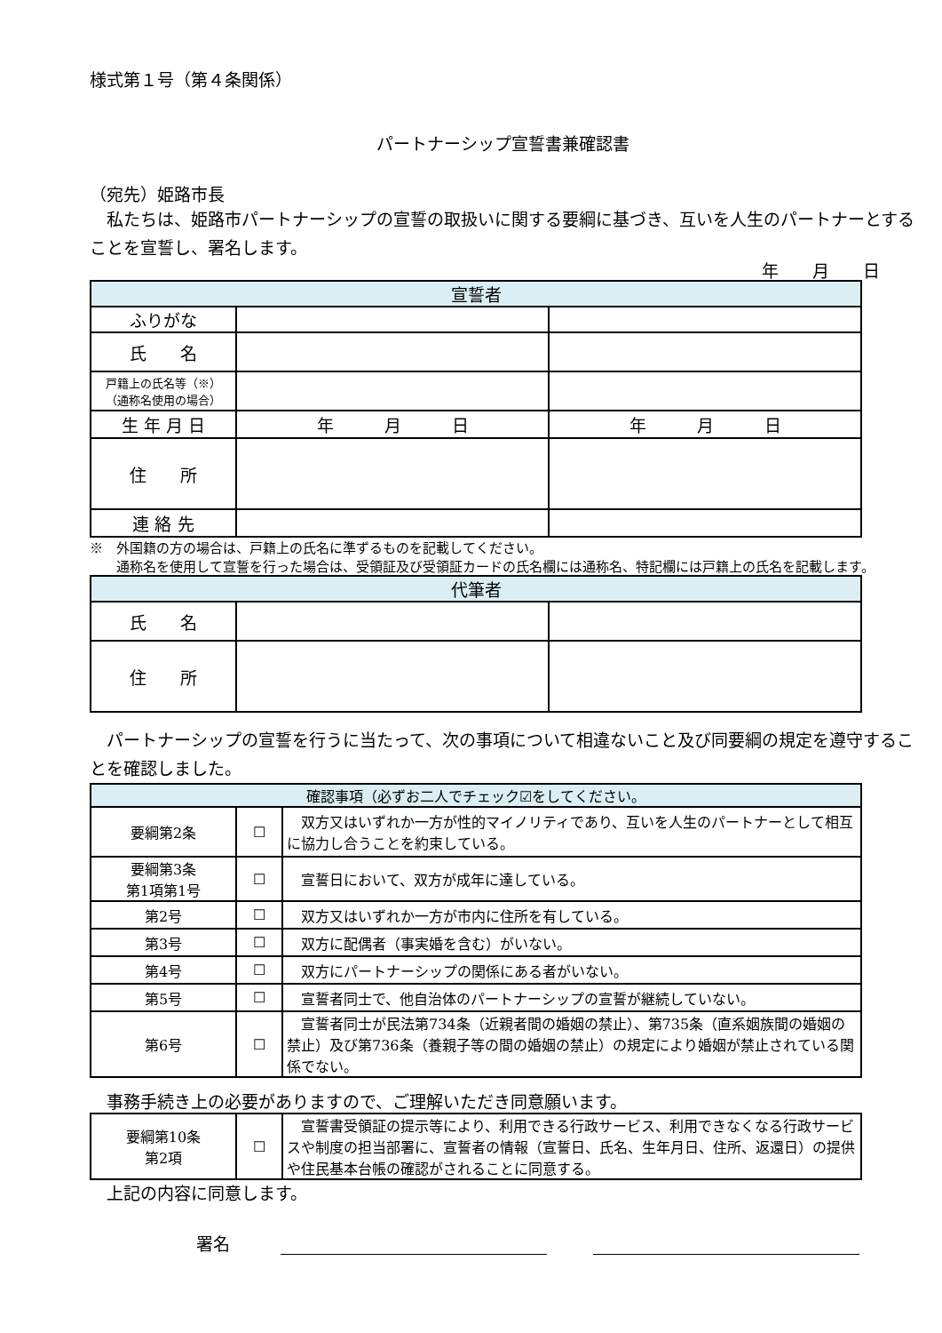様式第１号（第４条関係）
パートナーシップ宣誓書兼確認書
（宛先）姫路市長
　私たちは、姫路市パートナーシップの宣誓の取扱いに関する要綱に基づき、互いを人生のパートナーとすることを宣誓し、署名します。
年　　月　　日
| 宣誓者 | | |
| --- | --- | --- |
| ふりがな | | |
| 氏 名 | | |
| 戸籍上の氏名等（※） （通称名使用の場合） | | |
| 生 年 月 日 | 年 月 日 | 年 月 日 |
| 住 所 | | |
| 連 絡 先 | | |
※　外国籍の方の場合は、戸籍上の氏名に準ずるものを記載してください。
　　通称名を使用して宣誓を行った場合は、受領証及び受領証カードの氏名欄には通称名、特記欄には戸籍上の氏名を記載します。
| 代筆者 | | |
| --- | --- | --- |
| 氏 名 | | |
| 住 所 | | |
　パートナーシップの宣誓を行うに当たって、次の事項について相違ないこと及び同要綱の規定を遵守することを確認しました。
| 確認事項（必ずお二人でチェック☑をしてください。 | | |
| --- | --- | --- |
| 要綱第2条 | ☐ | 双方又はいずれか一方が性的マイノリティであり、互いを人生のパートナーとして相互に協力し合うことを約束している。 |
| 要綱第3条 第1項第1号 | ☐ | 宣誓日において、双方が成年に達している。 |
| 第2号 | ☐ | 双方又はいずれか一方が市内に住所を有している。 |
| 第3号 | ☐ | 双方に配偶者（事実婚を含む）がいない。 |
| 第4号 | ☐ | 双方にパートナーシップの関係にある者がいない。 |
| 第5号 | ☐ | 宣誓者同士で、他自治体のパートナーシップの宣誓が継続していない。 |
| 第6号 | ☐ | 宣誓者同士が民法第734条（近親者間の婚姻の禁止）、第735条（直系姻族間の婚姻の禁止）及び第736条（養親子等の間の婚姻の禁止）の規定により婚姻が禁止されている関係でない。 |
　事務手続き上の必要がありますので、ご理解いただき同意願います。
| 要綱第10条 第2項 | ☐ | 宣誓書受領証の提示等により、利用できる行政サービス、利用できなくなる行政サービスや制度の担当部署に、宣誓者の情報（宣誓日、氏名、生年月日、住所、返還日）の提供や住民基本台帳の確認がされることに同意する。 |
　上記の内容に同意します。
署名